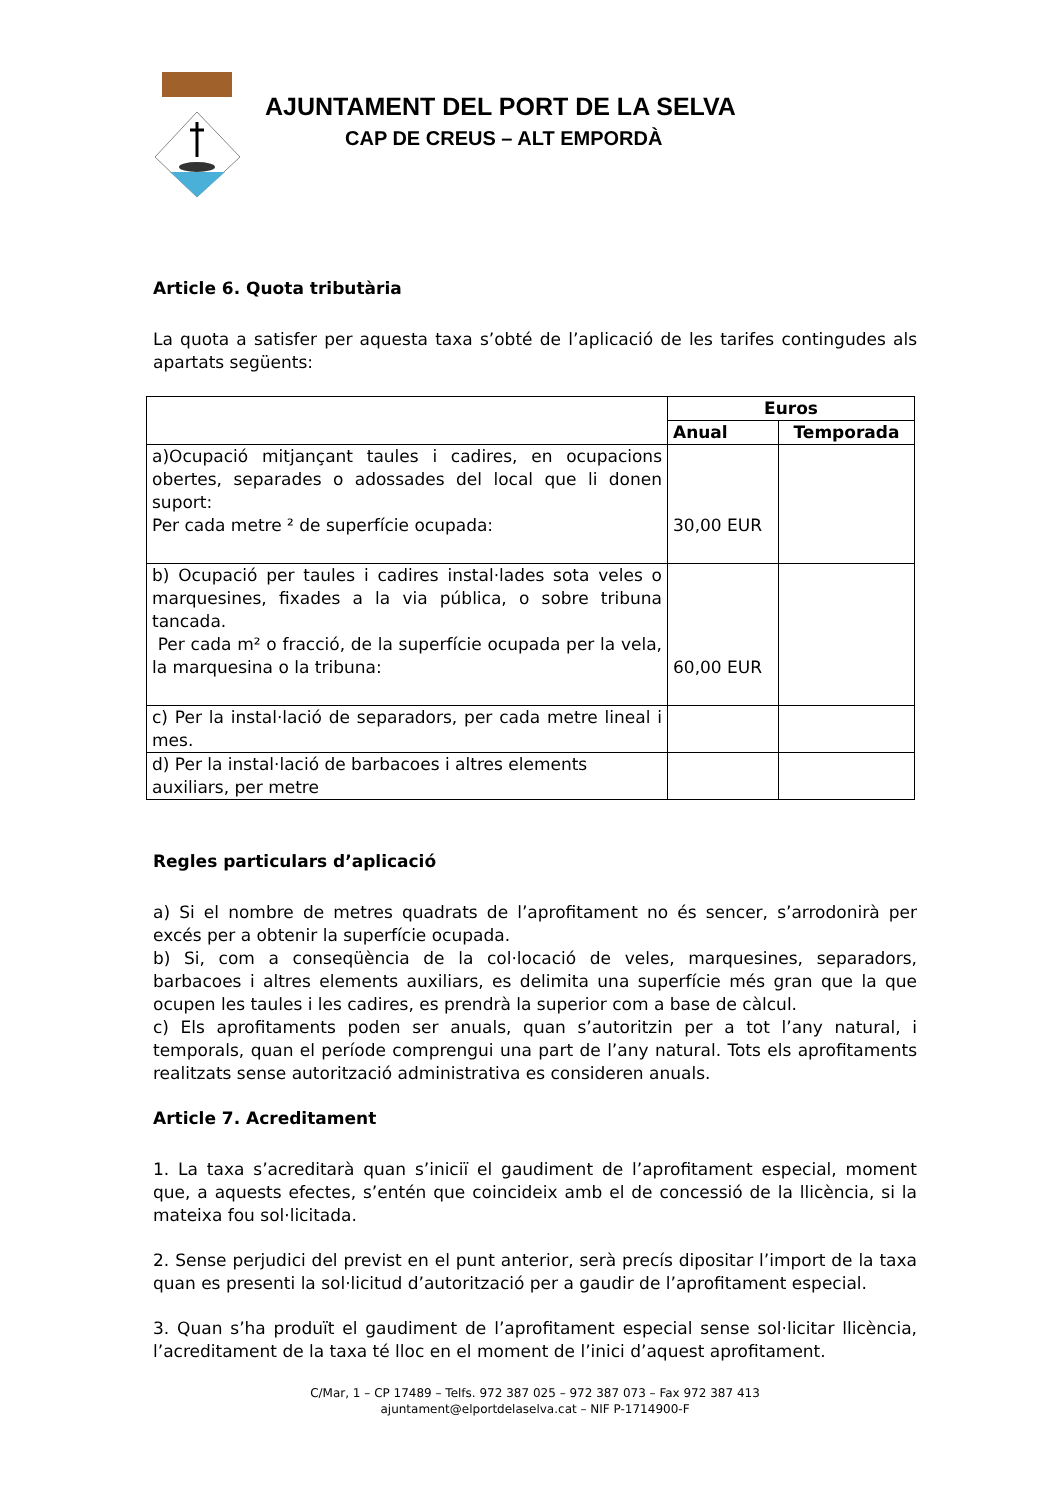AJUNTAMENT DEL PORT DE LA SELVA
CAP DE CREUS – ALT EMPORDÀ
Article 6. Quota tributària
La quota a satisfer per aquesta taxa s’obté de l’aplicació de les tarifes contingudes als apartats següents:
| | Euros | |
| --- | --- | --- |
| | Anual | Temporada |
| a)Ocupació mitjançant taules i cadires, en ocupacions obertes, separades o adossades del local que li donen suport: Per cada metre ² de superfície ocupada: | 30,00 EUR | |
| b) Ocupació per taules i cadires instal·lades sota veles o marquesines, fixades a la via pública, o sobre tribuna tancada. Per cada m² o fracció, de la superfície ocupada per la vela, la marquesina o la tribuna: | 60,00 EUR | |
| c) Per la instal·lació de separadors, per cada metre lineal i mes. | | |
| d) Per la instal·lació de barbacoes i altres elements auxiliars, per metre | | |
Regles particulars d’aplicació
a) Si el nombre de metres quadrats de l’aprofitament no és sencer, s’arrodonirà per excés per a obtenir la superfície ocupada.
b) Si, com a conseqüència de la col·locació de veles, marquesines, separadors, barbacoes i altres elements auxiliars, es delimita una superfície més gran que la que ocupen les taules i les cadires, es prendrà la superior com a base de càlcul.
c) Els aprofitaments poden ser anuals, quan s’autoritzin per a tot l’any natural, i temporals, quan el període comprengui una part de l’any natural. Tots els aprofitaments realitzats sense autorització administrativa es consideren anuals.
Article 7. Acreditament
1. La taxa s’acreditarà quan s’iniciï el gaudiment de l’aprofitament especial, moment que, a aquests efectes, s’entén que coincideix amb el de concessió de la llicència, si la mateixa fou sol·licitada.
2. Sense perjudici del previst en el punt anterior, serà precís dipositar l’import de la taxa quan es presenti la sol·licitud d’autorització per a gaudir de l’aprofitament especial.
3. Quan s’ha produït el gaudiment de l’aprofitament especial sense sol·licitar llicència, l’acreditament de la taxa té lloc en el moment de l’inici d’aquest aprofitament.
C/Mar, 1 – CP 17489 – Telfs. 972 387 025 – 972 387 073 – Fax 972 387 413
ajuntament@elportdelaselva.cat – NIF P-1714900-F